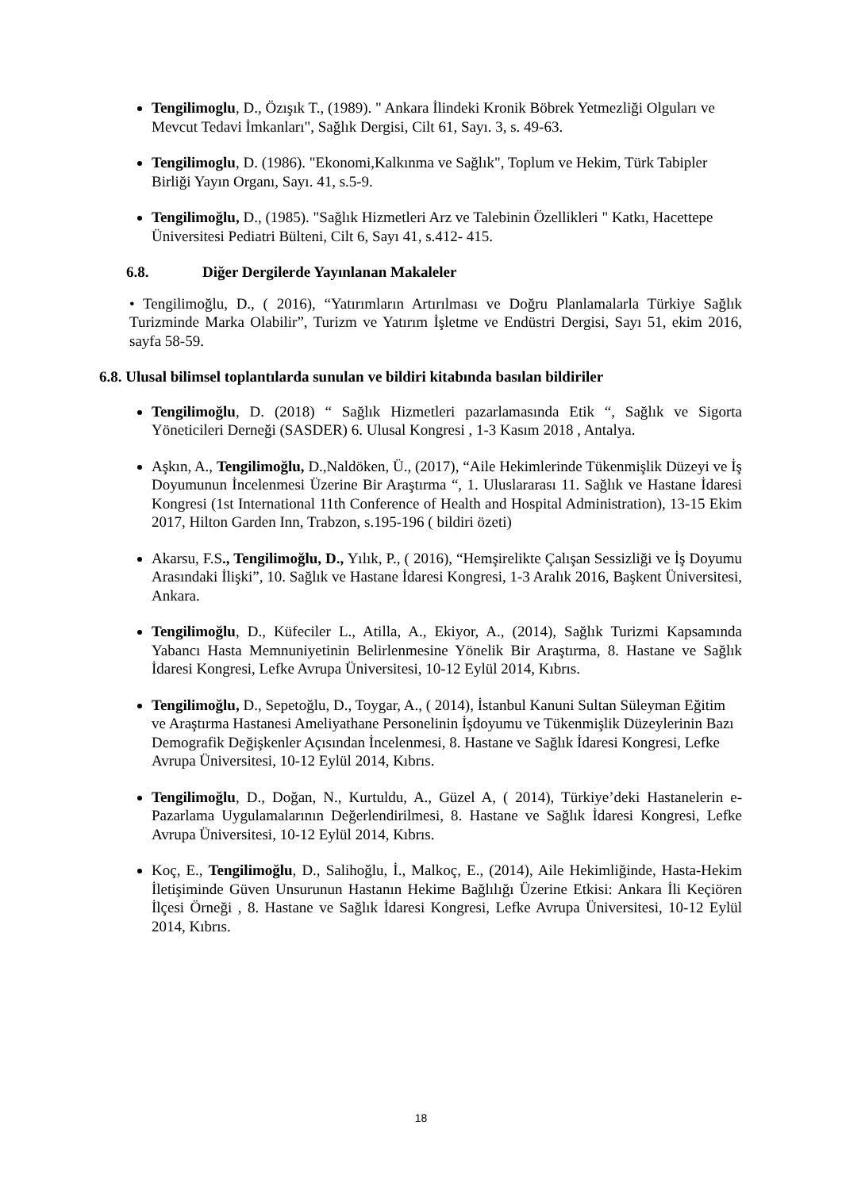Tengilimoglu, D., Özışık T., (1989). " Ankara İlindeki Kronik Böbrek Yetmezliği Olguları ve Mevcut Tedavi İmkanları", Sağlık Dergisi, Cilt 61, Sayı. 3, s. 49-63.
Tengilimoglu, D. (1986). "Ekonomi,Kalkınma ve Sağlık", Toplum ve Hekim, Türk Tabipler Birliği Yayın Organı, Sayı. 41, s.5-9.
Tengilimoğlu, D., (1985). "Sağlık Hizmetleri Arz ve Talebinin Özellikleri " Katkı, Hacettepe Üniversitesi Pediatri Bülteni, Cilt 6, Sayı 41, s.412- 415.
6.8. Diğer Dergilerde Yayınlanan Makaleler
• Tengilimoğlu, D., ( 2016), “Yatırımların Artırılması ve Doğru Planlamalarla Türkiye Sağlık Turizminde Marka Olabilir”, Turizm ve Yatırım İşletme ve Endüstri Dergisi, Sayı 51, ekim 2016, sayfa 58-59.
6.8. Ulusal bilimsel toplantılarda sunulan ve bildiri kitabında basılan bildiriler
Tengilimoğlu, D. (2018) “ Sağlık Hizmetleri pazarlamasında Etik “, Sağlık ve Sigorta Yöneticileri Derneği (SASDER) 6. Ulusal Kongresi , 1-3 Kasım 2018 , Antalya.
Aşkın, A., Tengilimoğlu, D.,Naldöken, Ü., (2017), “Aile Hekimlerinde Tükenmişlik Düzeyi ve İş Doyumunun İncelenmesi Üzerine Bir Araştırma “, 1. Uluslararası 11. Sağlık ve Hastane İdaresi Kongresi (1st International 11th Conference of Health and Hospital Administration), 13-15 Ekim 2017, Hilton Garden Inn, Trabzon, s.195-196 ( bildiri özeti)
Akarsu, F.S., Tengilimoğlu, D., Yılık, P., ( 2016), “Hemşirelikte Çalışan Sessizliği ve İş Doyumu Arasındaki İlişki”, 10. Sağlık ve Hastane İdaresi Kongresi, 1-3 Aralık 2016, Başkent Üniversitesi, Ankara.
Tengilimoğlu, D., Küfeciler L., Atilla, A., Ekiyor, A., (2014), Sağlık Turizmi Kapsamında Yabancı Hasta Memnuniyetinin Belirlenmesine Yönelik Bir Araştırma, 8. Hastane ve Sağlık İdaresi Kongresi, Lefke Avrupa Üniversitesi, 10-12 Eylül 2014, Kıbrıs.
Tengilimoğlu, D., Sepetoğlu, D., Toygar, A., ( 2014), İstanbul Kanuni Sultan Süleyman Eğitim ve Araştırma Hastanesi Ameliyathane Personelinin İşdoyumu ve Tükenmişlik Düzeylerinin Bazı Demografik Değişkenler Açısından İncelenmesi, 8. Hastane ve Sağlık İdaresi Kongresi, Lefke Avrupa Üniversitesi, 10-12 Eylül 2014, Kıbrıs.
Tengilimoğlu, D., Doğan, N., Kurtuldu, A., Güzel A, ( 2014), Türkiye’deki Hastanelerin e-Pazarlama Uygulamalarının Değerlendirilmesi, 8. Hastane ve Sağlık İdaresi Kongresi, Lefke Avrupa Üniversitesi, 10-12 Eylül 2014, Kıbrıs.
Koç, E., Tengilimoğlu, D., Salihoğlu, İ., Malkoç, E., (2014), Aile Hekimliğinde, Hasta-Hekim İletişiminde Güven Unsurunun Hastanın Hekime Bağlılığı Üzerine Etkisi: Ankara İli Keçiören İlçesi Örneği , 8. Hastane ve Sağlık İdaresi Kongresi, Lefke Avrupa Üniversitesi, 10-12 Eylül 2014, Kıbrıs.
18